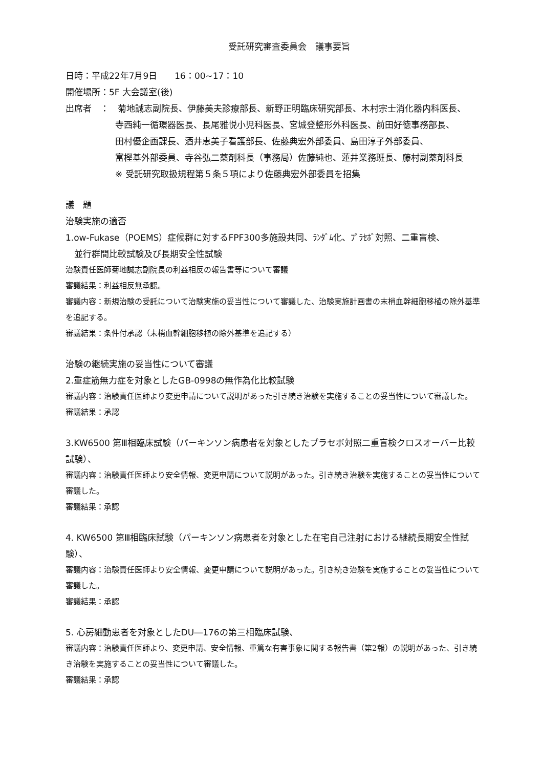受託研究審査委員会　議事要旨
日時：平成22年7月9日　　16：00~17：10
開催場所：5F 大会議室(後)
出席者　：　菊地誠志副院長、伊藤美夫診療部長、新野正明臨床研究部長、木村宗士消化器内科医長、
寺西純一循環器医長、長尾雅悦小児科医長、宮城登整形外科医長、前田好徳事務部長、
田村優企画課長、酒井恵美子看護部長、佐藤典宏外部委員、島田淳子外部委員、
富樫基外部委員、寺谷弘二薬剤科長（事務局）佐藤純也、蓮井業務班長、藤村副薬剤科長
※ 受託研究取扱規程第５条５項により佐藤典宏外部委員を招集
議　題
治験実施の適否
1.ow-Fukase（POEMS）症候群に対するFPF300多施設共同、ﾗﾝﾀﾞﾑ化、ﾌﾟﾗｾﾎﾞ対照、二重盲検、
並行群間比較試験及び長期安全性試験
治験責任医師菊地誠志副院長の利益相反の報告書等について審議
審議結果：利益相反無承認。
審議内容：新規治験の受託について治験実施の妥当性について審議した、治験実施計画書の末梢血幹細胞移植の除外基準を追記する。
審議結果：条件付承認（末梢血幹細胞移植の除外基準を追記する）
治験の継続実施の妥当性について審議
2.重症筋無力症を対象としたGB-0998の無作為化比較試験
審議内容：治験責任医師より変更申請について説明があった引き続き治験を実施することの妥当性について審議した。
審議結果：承認
3.KW6500 第Ⅲ相臨床試験（パーキンソン病患者を対象としたプラセボ対照二重盲検クロスオーバー比較試験）、
審議内容：治験責任医師より安全情報、変更申請について説明があった。引き続き治験を実施することの妥当性について審議した。
審議結果：承認
4. KW6500 第Ⅲ相臨床試験（パーキンソン病患者を対象とした在宅自己注射における継続長期安全性試験）、
審議内容：治験責任医師より安全情報、変更申請について説明があった。引き続き治験を実施することの妥当性について審議した。
審議結果：承認
5. 心房細動患者を対象としたDU―176の第三相臨床試験、
審議内容：治験責任医師より、変更申請、安全情報、重篤な有害事象に関する報告書（第2報）の説明があった、引き続き治験を実施することの妥当性について審議した。
審議結果：承認